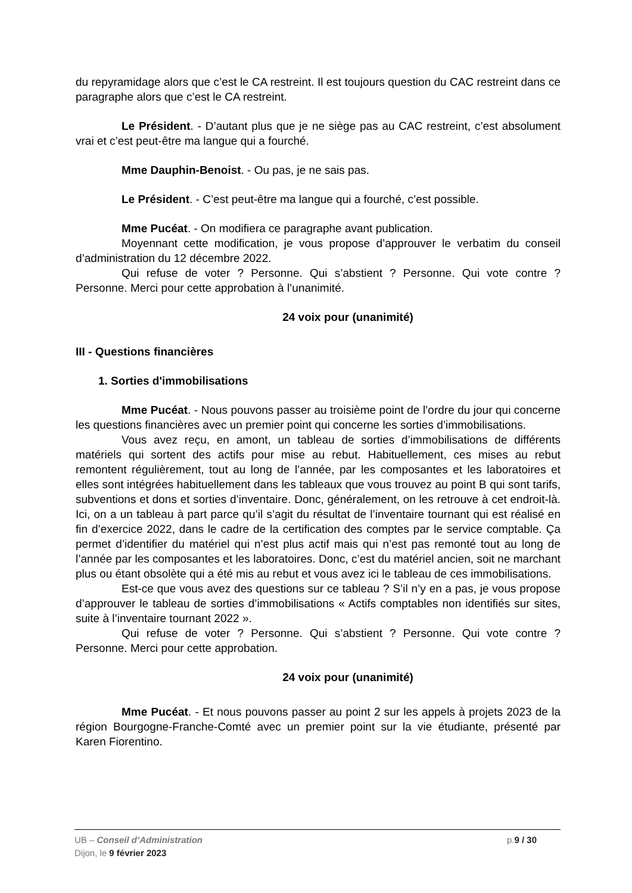du repyramidage alors que c’est le CA restreint. Il est toujours question du CAC restreint dans ce paragraphe alors que c’est le CA restreint.
Le Président. - D’autant plus que je ne siège pas au CAC restreint, c’est absolument vrai et c’est peut-être ma langue qui a fourché.
Mme Dauphin-Benoist. - Ou pas, je ne sais pas.
Le Président. - C’est peut-être ma langue qui a fourché, c’est possible.
Mme Pucéat. - On modifiera ce paragraphe avant publication.
Moyennant cette modification, je vous propose d’approuver le verbatim du conseil d’administration du 12 décembre 2022.
Qui refuse de voter ? Personne. Qui s’abstient ? Personne. Qui vote contre ? Personne. Merci pour cette approbation à l’unanimité.
24 voix pour (unanimité)
III - Questions financières
1. Sorties d'immobilisations
Mme Pucéat. - Nous pouvons passer au troisième point de l’ordre du jour qui concerne les questions financières avec un premier point qui concerne les sorties d’immobilisations.
Vous avez reçu, en amont, un tableau de sorties d’immobilisations de différents matériels qui sortent des actifs pour mise au rebut. Habituellement, ces mises au rebut remontent régulièrement, tout au long de l’année, par les composantes et les laboratoires et elles sont intégrées habituellement dans les tableaux que vous trouvez au point B qui sont tarifs, subventions et dons et sorties d’inventaire. Donc, généralement, on les retrouve à cet endroit-là. Ici, on a un tableau à part parce qu’il s’agit du résultat de l’inventaire tournant qui est réalisé en fin d’exercice 2022, dans le cadre de la certification des comptes par le service comptable. Ça permet d’identifier du matériel qui n’est plus actif mais qui n’est pas remonté tout au long de l’année par les composantes et les laboratoires. Donc, c’est du matériel ancien, soit ne marchant plus ou étant obsolète qui a été mis au rebut et vous avez ici le tableau de ces immobilisations.
Est-ce que vous avez des questions sur ce tableau ? S’il n’y en a pas, je vous propose d’approuver le tableau de sorties d’immobilisations « Actifs comptables non identifiés sur sites, suite à l’inventaire tournant 2022 ».
Qui refuse de voter ? Personne. Qui s’abstient ? Personne. Qui vote contre ? Personne. Merci pour cette approbation.
24 voix pour (unanimité)
Mme Pucéat. - Et nous pouvons passer au point 2 sur les appels à projets 2023 de la région Bourgogne-Franche-Comté avec un premier point sur la vie étudiante, présenté par Karen Fiorentino.
UB – Conseil d’Administration
p.9 / 30
Dijon, le 9 février 2023